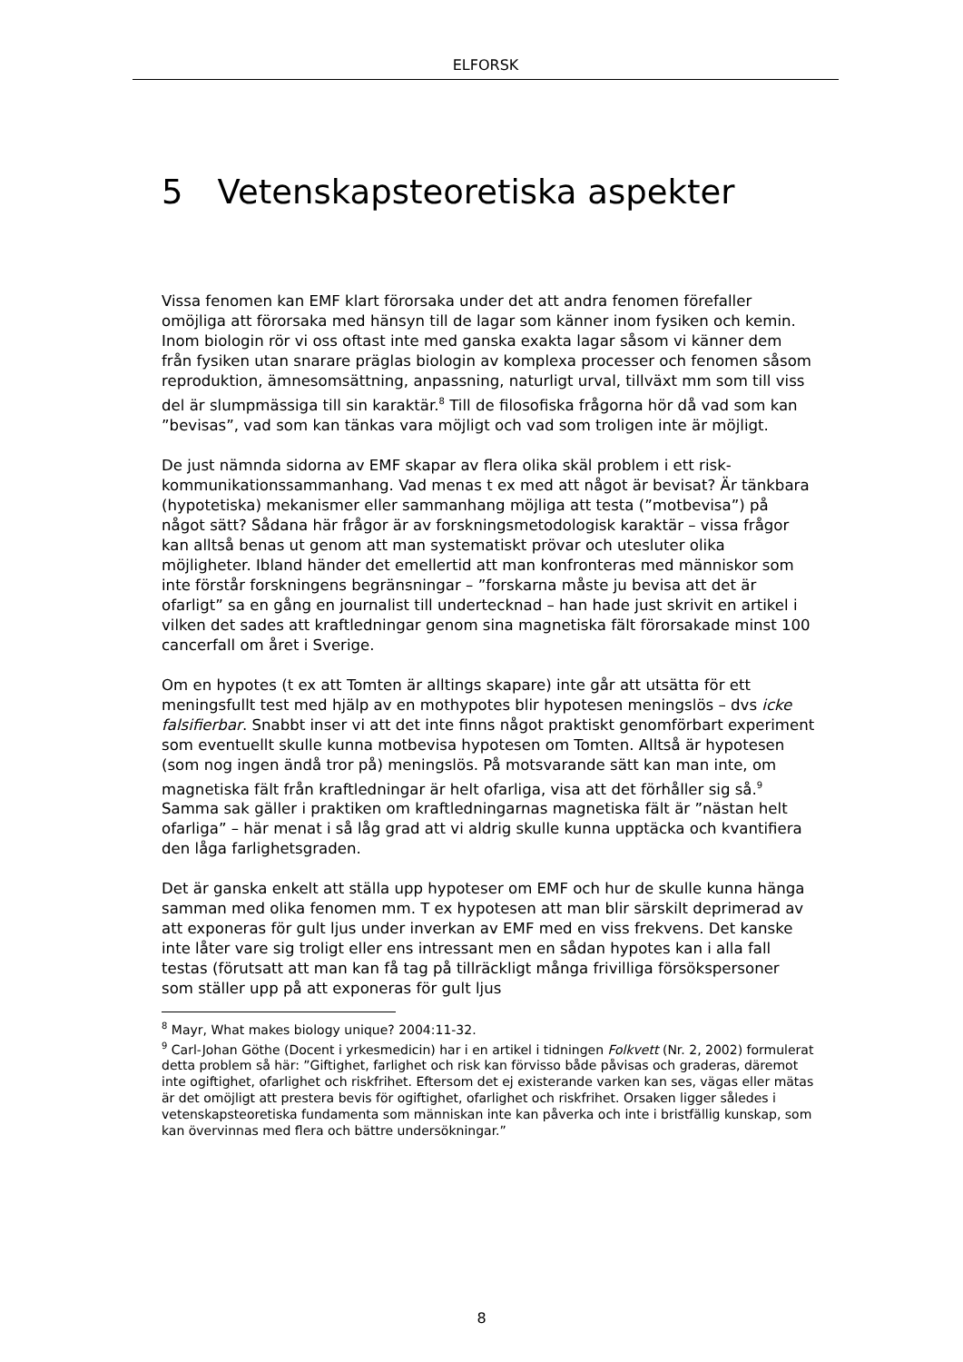ELFORSK
5 Vetenskapsteoretiska aspekter
Vissa fenomen kan EMF klart förorsaka under det att andra fenomen förefaller omöjliga att förorsaka med hänsyn till de lagar som känner inom fysiken och kemin. Inom biologin rör vi oss oftast inte med ganska exakta lagar såsom vi känner dem från fysiken utan snarare präglas biologin av komplexa processer och fenomen såsom reproduktion, ämnesomsättning, anpassning, naturligt urval, tillväxt mm som till viss del är slumpmässiga till sin karaktär.<sup>8</sup> Till de filosofiska frågorna hör då vad som kan ”bevisas”, vad som kan tänkas vara möjligt och vad som troligen inte är möjligt.
De just nämnda sidorna av EMF skapar av flera olika skäl problem i ett risk-kommunikationssammanhang. Vad menas t ex med att något är bevisat? Är tänkbara (hypotetiska) mekanismer eller sammanhang möjliga att testa (”motbevisa”) på något sätt? Sådana här frågor är av forskningsmetodologisk karaktär – vissa frågor kan alltså benas ut genom att man systematiskt prövar och utesluter olika möjligheter. Ibland händer det emellertid att man konfronteras med människor som inte förstår forskningens begränsningar – ”forskarna måste ju bevisa att det är ofarligt” sa en gång en journalist till undertecknad – han hade just skrivit en artikel i vilken det sades att kraftledningar genom sina magnetiska fält förorsakade minst 100 cancerfall om året i Sverige.
Om en hypotes (t ex att Tomten är alltings skapare) inte går att utsätta för ett meningsfullt test med hjälp av en mothypotes blir hypotesen meningslös – dvs icke falsifierbar. Snabbt inser vi att det inte finns något praktiskt genomförbart experiment som eventuellt skulle kunna motbevisa hypotesen om Tomten. Alltså är hypotesen (som nog ingen ändå tror på) meningslös. På motsvarande sätt kan man inte, om magnetiska fält från kraftledningar är helt ofarliga, visa att det förhåller sig så.<sup>9</sup> Samma sak gäller i praktiken om kraftledningarnas magnetiska fält är ”nästan helt ofarliga” – här menat i så låg grad att vi aldrig skulle kunna upptäcka och kvantifiera den låga farlighetsgraden.
Det är ganska enkelt att ställa upp hypoteser om EMF och hur de skulle kunna hänga samman med olika fenomen mm. T ex hypotesen att man blir särskilt deprimerad av att exponeras för gult ljus under inverkan av EMF med en viss frekvens. Det kanske inte låter vare sig troligt eller ens intressant men en sådan hypotes kan i alla fall testas (förutsatt att man kan få tag på tillräckligt många frivilliga försökspersoner som ställer upp på att exponeras för gult ljus
<sup>8</sup> Mayr, What makes biology unique? 2004:11-32.
<sup>9</sup> Carl-Johan Göthe (Docent i yrkesmedicin) har i en artikel i tidningen Folkvett (Nr. 2, 2002) formulerat detta problem så här: ”Giftighet, farlighet och risk kan förvisso både påvisas och graderas, däremot inte ogiftighet, ofarlighet och riskfrihet. Eftersom det ej existerande varken kan ses, vägas eller mätas är det omöjligt att prestera bevis för ogiftighet, ofarlighet och riskfrihet. Orsaken ligger således i vetenskapsteoretiska fundamenta som människan inte kan påverka och inte i bristfällig kunskap, som kan övervinnas med flera och bättre undersökningar.”
8